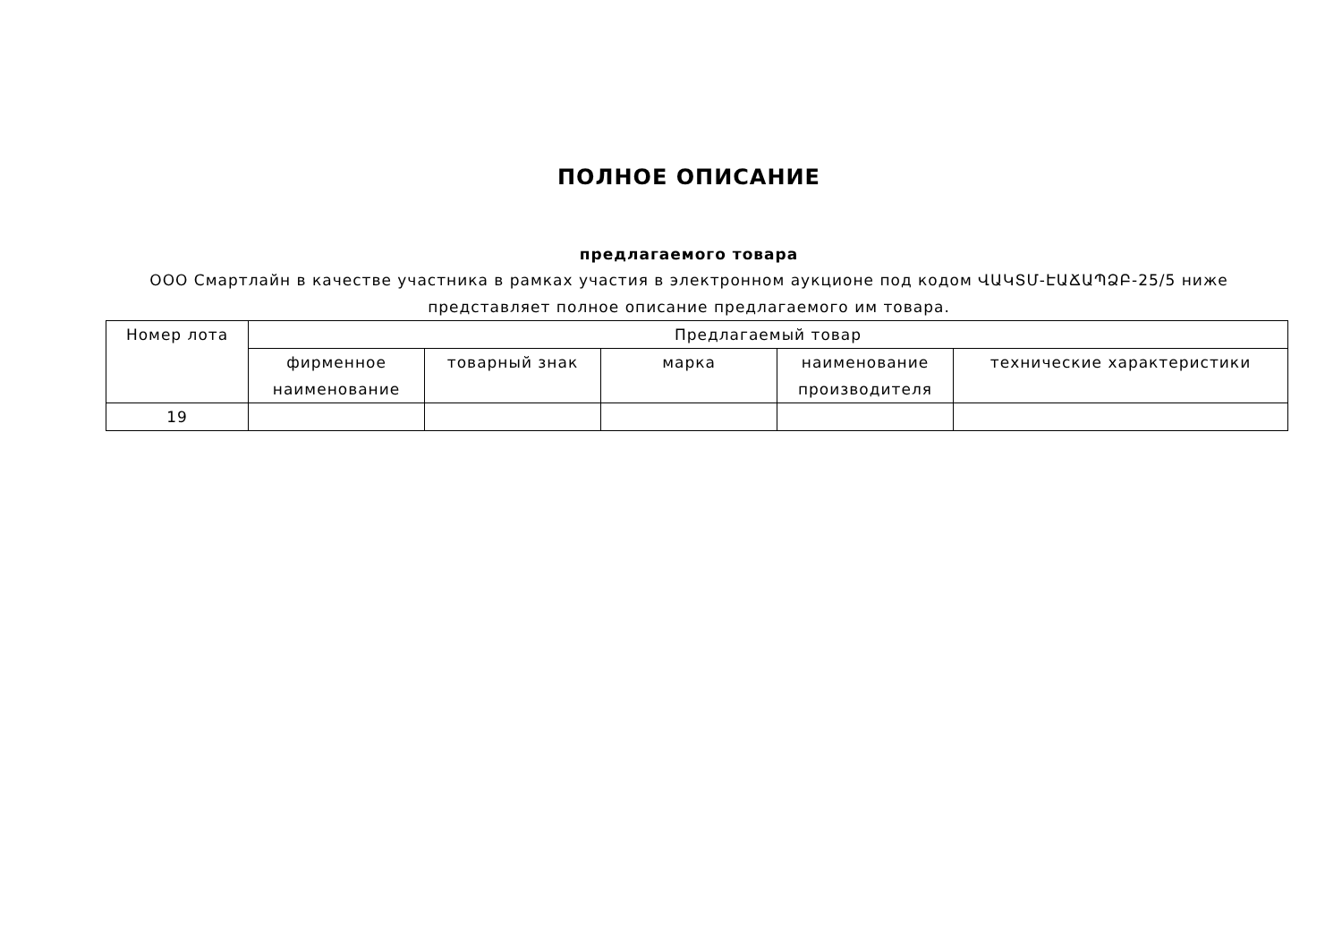ПОЛНОЕ ОПИСАНИЕ
предлагаемого товара
ООО Смартлайн в качестве участника в рамках участия в электронном аукционе под кодом ՎԱԿՏՄ-ԷԱՃԱՊՁԲ-25/5 ниже представляет полное описание предлагаемого им товара.
| Номер лота | Предлагаемый товар | | | | |
| --- | --- | --- | --- | --- | --- |
| | фирменное наименование | товарный знак | марка | наименование производителя | технические характеристики |
| 19 | | | | | |